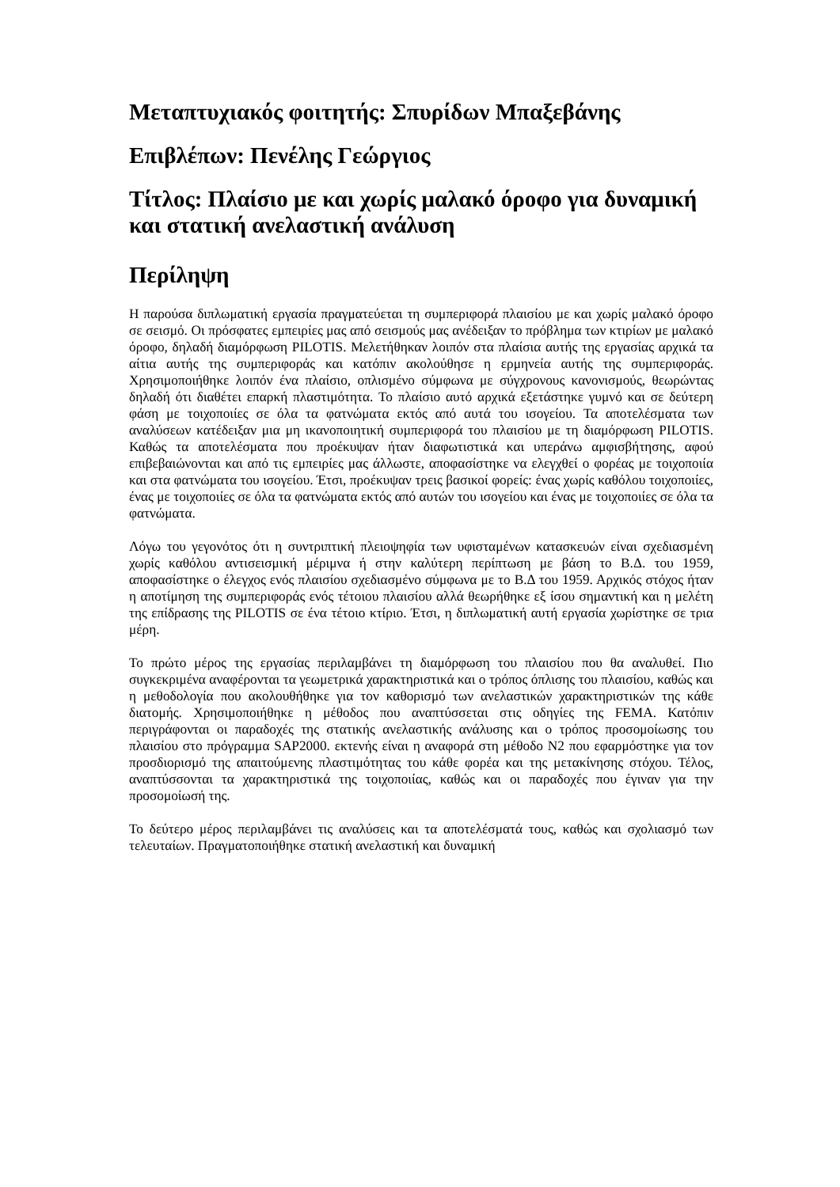Μεταπτυχιακός φοιτητής: Σπυρίδων Μπαξεβάνης
Επιβλέπων: Πενέλης Γεώργιος
Τίτλος: Πλαίσιο με και χωρίς μαλακό όροφο για δυναμική και στατική ανελαστική ανάλυση
Περίληψη
Η παρούσα διπλωματική εργασία πραγματεύεται τη συμπεριφορά πλαισίου με και χωρίς μαλακό όροφο σε σεισμό. Οι πρόσφατες εμπειρίες μας από σεισμούς μας ανέδειξαν το πρόβλημα των κτιρίων με μαλακό όροφο, δηλαδή διαμόρφωση PILOTIS. Μελετήθηκαν λοιπόν στα πλαίσια αυτής της εργασίας αρχικά τα αίτια αυτής της συμπεριφοράς και κατόπιν ακολούθησε η ερμηνεία αυτής της συμπεριφοράς. Χρησιμοποιήθηκε λοιπόν ένα πλαίσιο, οπλισμένο σύμφωνα με σύγχρονους κανονισμούς, θεωρώντας δηλαδή ότι διαθέτει επαρκή πλαστιμότητα. Το πλαίσιο αυτό αρχικά εξετάστηκε γυμνό και σε δεύτερη φάση με τοιχοποιίες σε όλα τα φατνώματα εκτός από αυτά του ισογείου. Τα αποτελέσματα των αναλύσεων κατέδειξαν μια μη ικανοποιητική συμπεριφορά του πλαισίου με τη διαμόρφωση PILOTIS. Καθώς τα αποτελέσματα που προέκυψαν ήταν διαφωτιστικά και υπεράνω αμφισβήτησης, αφού επιβεβαιώνονται και από τις εμπειρίες μας άλλωστε, αποφασίστηκε να ελεγχθεί ο φορέας με τοιχοποιία και στα φατνώματα του ισογείου. Έτσι, προέκυψαν τρεις βασικοί φορείς: ένας χωρίς καθόλου τοιχοποιίες, ένας με τοιχοποιίες σε όλα τα φατνώματα εκτός από αυτών του ισογείου και ένας με τοιχοποιίες σε όλα τα φατνώματα.
Λόγω του γεγονότος ότι η συντριπτική πλειοψηφία των υφισταμένων κατασκευών είναι σχεδιασμένη χωρίς καθόλου αντισεισμική μέριμνα ή στην καλύτερη περίπτωση με βάση το Β.Δ. του 1959, αποφασίστηκε ο έλεγχος ενός πλαισίου σχεδιασμένο σύμφωνα με το Β.Δ του 1959. Αρχικός στόχος ήταν η αποτίμηση της συμπεριφοράς ενός τέτοιου πλαισίου αλλά θεωρήθηκε εξ ίσου σημαντική και η μελέτη της επίδρασης της PILOTIS σε ένα τέτοιο κτίριο. Έτσι, η διπλωματική αυτή εργασία χωρίστηκε σε τρια μέρη.
Το πρώτο μέρος της εργασίας περιλαμβάνει τη διαμόρφωση του πλαισίου που θα αναλυθεί. Πιο συγκεκριμένα αναφέρονται τα γεωμετρικά χαρακτηριστικά και ο τρόπος όπλισης του πλαισίου, καθώς και η μεθοδολογία που ακολουθήθηκε για τον καθορισμό των ανελαστικών χαρακτηριστικών της κάθε διατομής. Χρησιμοποιήθηκε η μέθοδος που αναπτύσσεται στις οδηγίες της FEMA. Κατόπιν περιγράφονται οι παραδοχές της στατικής ανελαστικής ανάλυσης και ο τρόπος προσομοίωσης του πλαισίου στο πρόγραμμα SAP2000. εκτενής είναι η αναφορά στη μέθοδο N2 που εφαρμόστηκε για τον προσδιορισμό της απαιτούμενης πλαστιμότητας του κάθε φορέα και της μετακίνησης στόχου. Τέλος, αναπτύσσονται τα χαρακτηριστικά της τοιχοποιίας, καθώς και οι παραδοχές που έγιναν για την προσομοίωσή της.
Το δεύτερο μέρος περιλαμβάνει τις αναλύσεις και τα αποτελέσματά τους, καθώς και σχολιασμό των τελευταίων. Πραγματοποιήθηκε στατική ανελαστική και δυναμική